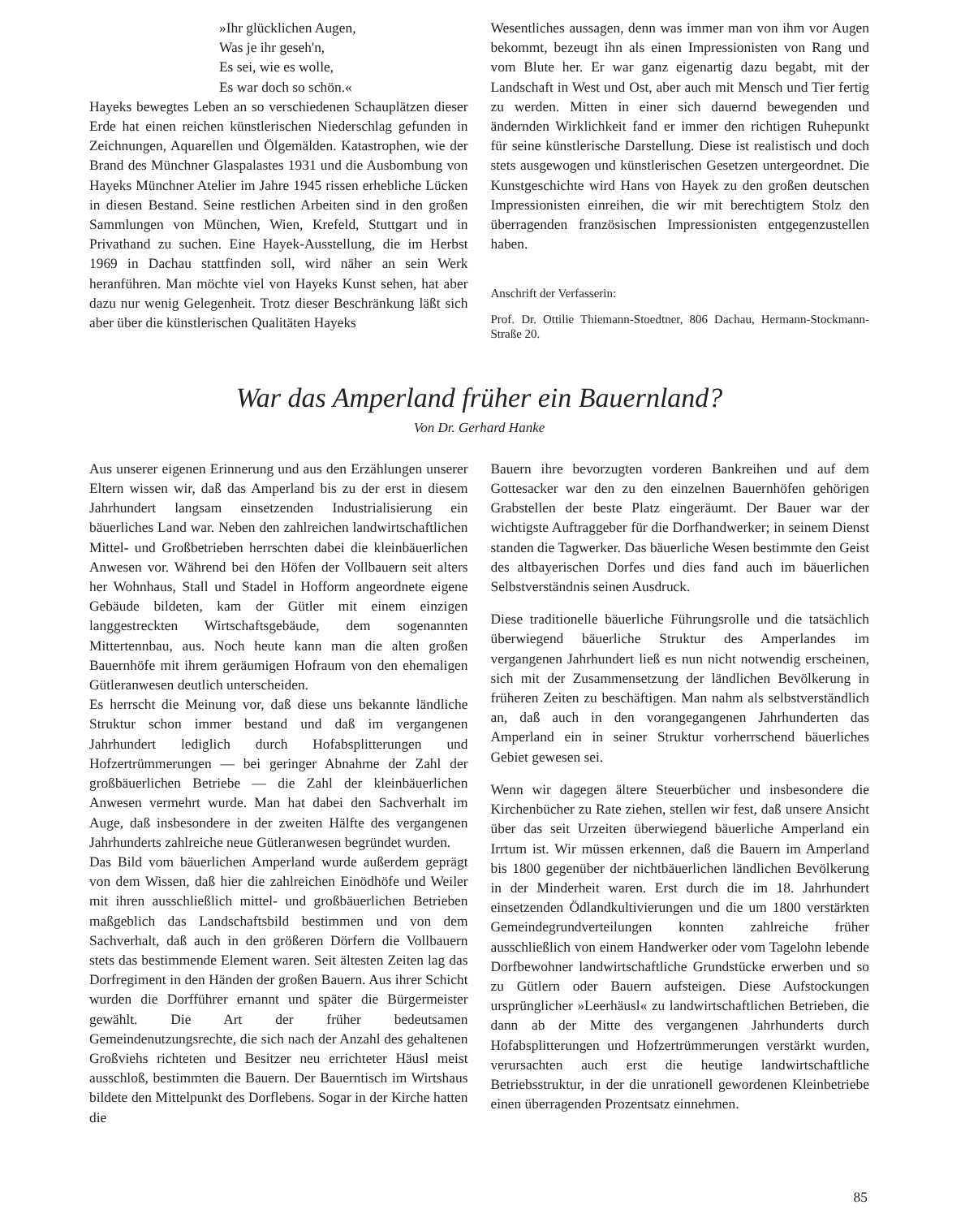»Ihr glücklichen Augen,
Was je ihr geseh'n,
Es sei, wie es wolle,
Es war doch so schön.«
Hayeks bewegtes Leben an so verschiedenen Schauplätzen dieser Erde hat einen reichen künstlerischen Niederschlag gefunden in Zeichnungen, Aquarellen und Ölgemälden. Katastrophen, wie der Brand des Münchner Glaspalastes 1931 und die Ausbombung von Hayeks Münchner Atelier im Jahre 1945 rissen erhebliche Lücken in diesen Bestand. Seine restlichen Arbeiten sind in den großen Sammlungen von München, Wien, Krefeld, Stuttgart und in Privathand zu suchen. Eine Hayek-Ausstellung, die im Herbst 1969 in Dachau stattfinden soll, wird näher an sein Werk heranführen. Man möchte viel von Hayeks Kunst sehen, hat aber dazu nur wenig Gelegenheit. Trotz dieser Beschränkung läßt sich aber über die künstlerischen Qualitäten Hayeks
Wesentliches aussagen, denn was immer man von ihm vor Augen bekommt, bezeugt ihn als einen Impressionisten von Rang und vom Blute her. Er war ganz eigenartig dazu begabt, mit der Landschaft in West und Ost, aber auch mit Mensch und Tier fertig zu werden. Mitten in einer sich dauernd bewegenden und ändernden Wirklichkeit fand er immer den richtigen Ruhepunkt für seine künstlerische Darstellung. Diese ist realistisch und doch stets ausgewogen und künstlerischen Gesetzen untergeordnet. Die Kunstgeschichte wird Hans von Hayek zu den großen deutschen Impressionisten einreihen, die wir mit berechtigtem Stolz den überragenden französischen Impressionisten entgegenzustellen haben.
Anschrift der Verfasserin:
Prof. Dr. Ottilie Thiemann-Stoedtner, 806 Dachau, Hermann-Stockmann-Straße 20.
War das Amperland früher ein Bauernland?
Von Dr. Gerhard Hanke
Aus unserer eigenen Erinnerung und aus den Erzählungen unserer Eltern wissen wir, daß das Amperland bis zu der erst in diesem Jahrhundert langsam einsetzenden Industrialisierung ein bäuerliches Land war. Neben den zahlreichen landwirtschaftlichen Mittel- und Großbetrieben herrschten dabei die kleinbäuerlichen Anwesen vor. Während bei den Höfen der Vollbauern seit alters her Wohnhaus, Stall und Stadel in Hofform angeordnete eigene Gebäude bildeten, kam der Gütler mit einem einzigen langgestreckten Wirtschaftsgebäude, dem sogenannten Mittertennbau, aus. Noch heute kann man die alten großen Bauernhöfe mit ihrem geräumigen Hofraum von den ehemaligen Gütleranwesen deutlich unterscheiden.
Es herrscht die Meinung vor, daß diese uns bekannte ländliche Struktur schon immer bestand und daß im vergangenen Jahrhundert lediglich durch Hofabsplitterungen und Hofzertrümmerungen — bei geringer Abnahme der Zahl der großbäuerlichen Betriebe — die Zahl der kleinbäuerlichen Anwesen vermehrt wurde. Man hat dabei den Sachverhalt im Auge, daß insbesondere in der zweiten Hälfte des vergangenen Jahrhunderts zahlreiche neue Gütleranwesen begründet wurden.
Das Bild vom bäuerlichen Amperland wurde außerdem geprägt von dem Wissen, daß hier die zahlreichen Einödhöfe und Weiler mit ihren ausschließlich mittel- und großbäuerlichen Betrieben maßgeblich das Landschaftsbild bestimmen und von dem Sachverhalt, daß auch in den größeren Dörfern die Vollbauern stets das bestimmende Element waren. Seit ältesten Zeiten lag das Dorfregiment in den Händen der großen Bauern. Aus ihrer Schicht wurden die Dorfführer ernannt und später die Bürgermeister gewählt. Die Art der früher bedeutsamen Gemeindenutzungsrechte, die sich nach der Anzahl des gehaltenen Großviehs richteten und Besitzer neu errichteter Häusl meist ausschloß, bestimmten die Bauern. Der Bauerntisch im Wirtshaus bildete den Mittelpunkt des Dorflebens. Sogar in der Kirche hatten die
Bauern ihre bevorzugten vorderen Bankreihen und auf dem Gottesacker war den zu den einzelnen Bauernhöfen gehörigen Grabstellen der beste Platz eingeräumt. Der Bauer war der wichtigste Auftraggeber für die Dorfhandwerker; in seinem Dienst standen die Tagwerker. Das bäuerliche Wesen bestimmte den Geist des altbayerischen Dorfes und dies fand auch im bäuerlichen Selbstverständnis seinen Ausdruck.
Diese traditionelle bäuerliche Führungsrolle und die tatsächlich überwiegend bäuerliche Struktur des Amperlandes im vergangenen Jahrhundert ließ es nun nicht notwendig erscheinen, sich mit der Zusammensetzung der ländlichen Bevölkerung in früheren Zeiten zu beschäftigen. Man nahm als selbstverständlich an, daß auch in den vorangegangenen Jahrhunderten das Amperland ein in seiner Struktur vorherrschend bäuerliches Gebiet gewesen sei.
Wenn wir dagegen ältere Steuerbücher und insbesondere die Kirchenbücher zu Rate ziehen, stellen wir fest, daß unsere Ansicht über das seit Urzeiten überwiegend bäuerliche Amperland ein Irrtum ist. Wir müssen erkennen, daß die Bauern im Amperland bis 1800 gegenüber der nichtbäuerlichen ländlichen Bevölkerung in der Minderheit waren. Erst durch die im 18. Jahrhundert einsetzenden Ödlandkultivierungen und die um 1800 verstärkten Gemeindegrundverteilungen konnten zahlreiche früher ausschließlich von einem Handwerker oder vom Tagelohn lebende Dorfbewohner landwirtschaftliche Grundstücke erwerben und so zu Gütlern oder Bauern aufsteigen. Diese Aufstockungen ursprünglicher »Leerhäusl« zu landwirtschaftlichen Betrieben, die dann ab der Mitte des vergangenen Jahrhunderts durch Hofabsplitterungen und Hofzertrümmerungen verstärkt wurden, verursachten auch erst die heutige landwirtschaftliche Betriebsstruktur, in der die unrationell gewordenen Kleinbetriebe einen überragenden Prozentsatz einnehmen.
85